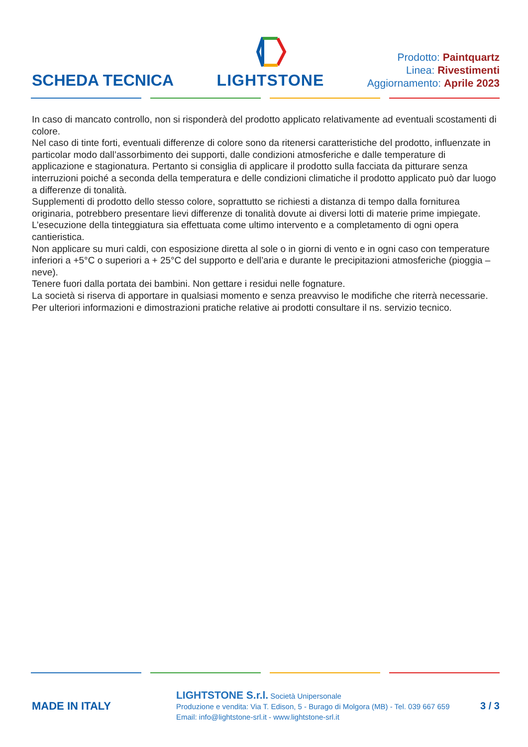SCHEDA TECNICA
LIGHTSTONE
Prodotto: Paintquartz
Linea: Rivestimenti
Aggiornamento: Aprile 2023
In caso di mancato controllo, non si risponderà del prodotto applicato relativamente ad eventuali scostamenti di colore.
Nel caso di tinte forti, eventuali differenze di colore sono da ritenersi caratteristiche del prodotto, influenzate in particolar modo dall’assorbimento dei supporti, dalle condizioni atmosferiche e dalle temperature di applicazione e stagionatura. Pertanto si consiglia di applicare il prodotto sulla facciata da pitturare senza interruzioni poiché a seconda della temperatura e delle condizioni climatiche il prodotto applicato può dar luogo a differenze di tonalità.
Supplementi di prodotto dello stesso colore, soprattutto se richiesti a distanza di tempo dalla forniturea originaria, potrebbero presentare lievi differenze di tonalità dovute ai diversi lotti di materie prime impiegate.
L’esecuzione della tinteggiatura sia effettuata come ultimo intervento e a completamento di ogni opera cantieristica.
Non applicare su muri caldi, con esposizione diretta al sole o in giorni di vento e in ogni caso con temperature inferiori a +5°C o superiori a + 25°C del supporto e dell’aria e durante le precipitazioni atmosferiche (pioggia – neve).
Tenere fuori dalla portata dei bambini. Non gettare i residui nelle fognature.
La società si riserva di apportare in qualsiasi momento e senza preavviso le modifiche che riterrà necessarie.
Per ulteriori informazioni e dimostrazioni pratiche relative ai prodotti consultare il ns. servizio tecnico.
MADE IN ITALY
LIGHTSTONE S.r.l. Società Unipersonale
Produzione e vendita: Via T. Edison, 5 - Burago di Molgora (MB) - Tel. 039 667 659
Email: info@lightstone-srl.it - www.lightstone-srl.it
3 / 3